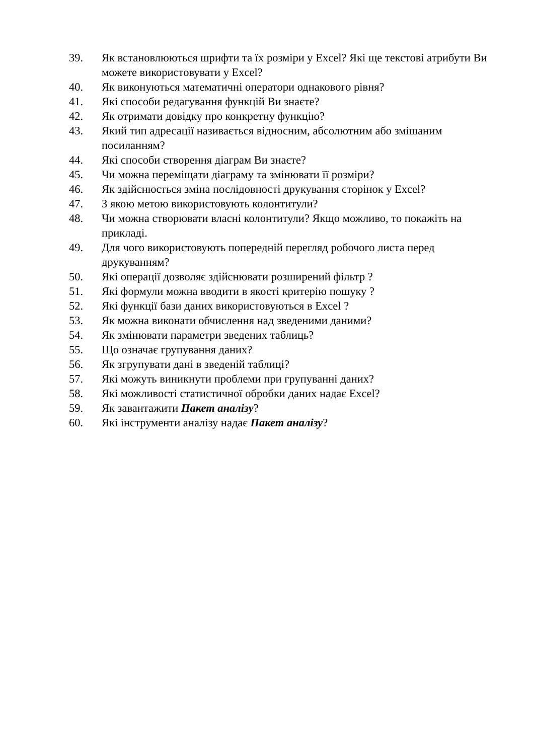39. Як встановлюються шрифти та їх розміри у Excel? Які ще текстові атрибути Ви можете використовувати у Excel?
40. Як виконуються математичні оператори однакового рівня?
41. Які способи редагування функцій Ви знаєте?
42. Як отримати довідку про конкретну функцію?
43. Який тип адресації називається відносним, абсолютним або змішаним посиланням?
44. Які способи створення діаграм Ви знаєте?
45. Чи можна переміщати діаграму та змінювати її розміри?
46. Як здійснюється зміна послідовності друкування сторінок у Excel?
47. З якою метою використовують колонтитули?
48. Чи можна створювати власні колонтитули? Якщо можливо, то покажіть на прикладі.
49. Для чого використовують попередній перегляд робочого листа перед друкуванням?
50. Які операції дозволяє здійснювати розширений фільтр ?
51. Які формули можна вводити в якості критерію пошуку ?
52. Які функції бази даних використовуються в Excel ?
53. Як можна виконати обчислення над зведеними даними?
54. Як змінювати параметри зведених таблиць?
55. Що означає групування даних?
56. Як згрупувати дані в зведеній таблиці?
57. Які можуть виникнути проблеми при групуванні даних?
58. Які можливості статистичної обробки даних надає Excel?
59. Як завантажити Пакет аналізу?
60. Які інструменти аналізу надає Пакет аналізу?